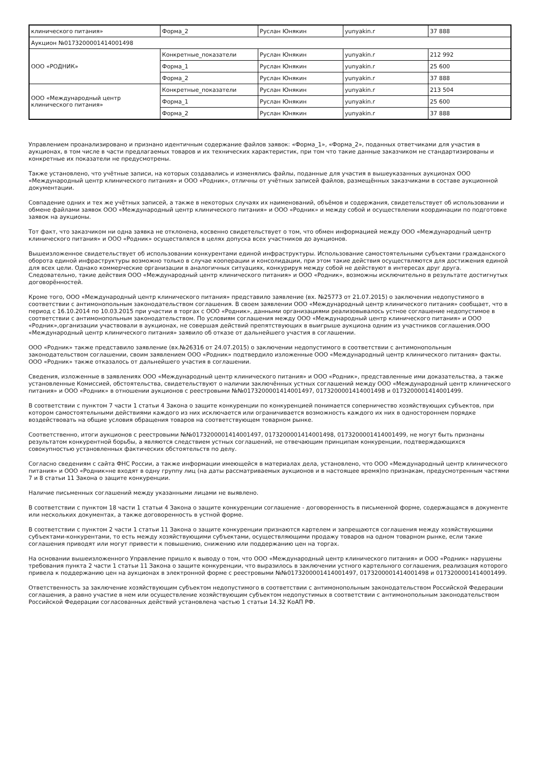| клинического питания» | Форма_2 | Руслан Юнякин | yunyakin.r | 37 888 |
| Аукцион №0173200001414001498 | | | | |
| ООО «РОДНИК» | Конкретные_показатели | Руслан Юнякин | yunyakin.r | 212 992 |
| | Форма_1 | Руслан Юнякин | yunyakin.r | 25 600 |
| | Форма_2 | Руслан Юнякин | yunyakin.r | 37 888 |
| ООО «Международный центр клинического питания» | Конкретные_показатели | Руслан Юнякин | yunyakin.r | 213 504 |
| | Форма_1 | Руслан Юнякин | yunyakin.r | 25 600 |
| | Форма_2 | Руслан Юнякин | yunyakin.r | 37 888 |
Управлением проанализировано и признано идентичным содержание файлов заявок: «Форма_1», «Форма_2», поданных ответчиками для участия в аукционах, в том числе в части предлагаемых товаров и их технических характеристик, при том что такие данные заказчиком не стандартизированы и конкретные их показатели не предусмотрены.
Также установлено, что учётные записи, на которых создавались и изменялись файлы, поданные для участия в вышеуказанных аукционах ООО «Международный центр клинического питания» и ООО «Родник», отличны от учётных записей файлов, размещённых заказчиками в составе аукционной документации.
Совпадение одних и тех же учётных записей, а также в некоторых случаях их наименований, объёмов и содержания, свидетельствует об использовании и обмене файлами заявок ООО «Международный центр клинического питания» и ООО «Родник» и между собой и осуществлении координации по подготовке заявок на аукционы.
Тот факт, что заказчиком ни одна заявка не отклонена, косвенно свидетельствует о том, что обмен информацией между ООО «Международный центр клинического питания» и ООО «Родник» осуществлялся в целях допуска всех участников до аукционов.
Вышеизложенное свидетельствует об использовании конкурентами единой инфраструктуры. Использование самостоятельными субъектами гражданского оборота единой инфраструктуры возможно только в случае кооперации и консолидации, при этом такие действия осуществляются для достижения единой для всех цели. Однако коммерческие организации в аналогичных ситуациях, конкурируя между собой не действуют в интересах друг друга. Следовательно, такие действия ООО «Международный центр клинического питания» и ООО «Родник», возможны исключительно в результате достигнутых договорённостей.
Кроме того, ООО «Международный центр клинического питания» представило заявление (вх. №25773 от 21.07.2015) о заключении недопустимого в соответствии с антимонопольным законодательством соглашения. В своем заявлении ООО «Международный центр клинического питания» сообщает, что в период с 16.10.2014 по 10.03.2015 при участии в торгах с ООО «Родник», данными организациями реализовывалось устное соглашение недопустимое в соответствии с антимонопольным законодательством. По условиям соглашения между ООО «Международный центр клинического питания» и ООО «Родник»,организации участвовали в аукционах, не совершая действий препятствующих в выигрыше аукциона одним из участников соглашения.ООО «Международный центр клинического питания» заявило об отказе от дальнейшего участия в соглашении.
ООО «Родник» также представило заявление (вх.№26316 от 24.07.2015) о заключении недопустимого в соответствии с антимонопольным законодательством соглашении, своим заявлением ООО «Родник» подтвердило изложенные ООО «Международный центр клинического питания» факты. ООО «Родник» также отказалось от дальнейшего участия в соглашении.
Сведения, изложенные в заявлениях ООО «Международный центр клинического питания» и ООО «Родник», представленные ими доказательства, а также установленные Комиссией, обстоятельства, свидетельствуют о наличии заключённых устных соглашений между ООО «Международный центр клинического питания» и ООО «Родник» в отношении аукционов с реестровыми №№0173200001414001497, 0173200001414001498 и 0173200001414001499.
В соответствии с пунктом 7 части 1 статьи 4 Закона о защите конкуренции по конкуренцией понимается соперничество хозяйствующих субъектов, при котором самостоятельными действиями каждого из них исключается или ограничивается возможность каждого их них в одностороннем порядке воздействовать на общие условия обращения товаров на соответствующем товарном рынке.
Соответственно, итоги аукционов с реестровыми №№0173200001414001497, 0173200001414001498, 0173200001414001499, не могут быть признаны результатом конкурентной борьбы, а являются следствием устных соглашений, не отвечающим принципам конкуренции, подтверждающихся совокупностью установленных фактических обстоятельств по делу.
Согласно сведениям с сайта ФНС России, а также информации имеющейся в материалах дела, установлено, что ООО «Международный центр клинического питания» и ООО «Родник»не входят в одну группу лиц (на даты рассматриваемых аукционов и в настоящее время)по признакам, предусмотренным частями 7 и 8 статьи 11 Закона о защите конкуренции.
Наличие письменных соглашений между указанными лицами не выявлено.
В соответствии с пунктом 18 части 1 статьи 4 Закона о защите конкуренции соглашение - договоренность в письменной форме, содержащаяся в документе или нескольких документах, а также договоренность в устной форме.
В соответствии с пунктом 2 части 1 статьи 11 Закона о защите конкуренции признаются картелем и запрещаются соглашения между хозяйствующими субъектами-конкурентами, то есть между хозяйствующими субъектами, осуществляющими продажу товаров на одном товарном рынке, если такие соглашения приводят или могут привести к повышению, снижению или поддержанию цен на торгах.
На основании вышеизложенного Управление пришло к выводу о том, что ООО «Международный центр клинического питания» и ООО «Родник» нарушены требования пункта 2 части 1 статьи 11 Закона о защите конкуренции, что выразилось в заключении устного картельного соглашения, реализация которого привела к поддержанию цен на аукционах в электронной форме с реестровыми №№0173200001414001497, 0173200001414001498 и 0173200001414001499.
Ответственность за заключение хозяйствующим субъектом недопустимого в соответствии с антимонопольным законодательством Российской Федерации соглашения, а равно участие в нем или осуществление хозяйствующим субъектом недопустимых в соответствии с антимонопольным законодательством Российской Федерации согласованных действий установлена частью 1 статьи 14.32 КоАП РФ.